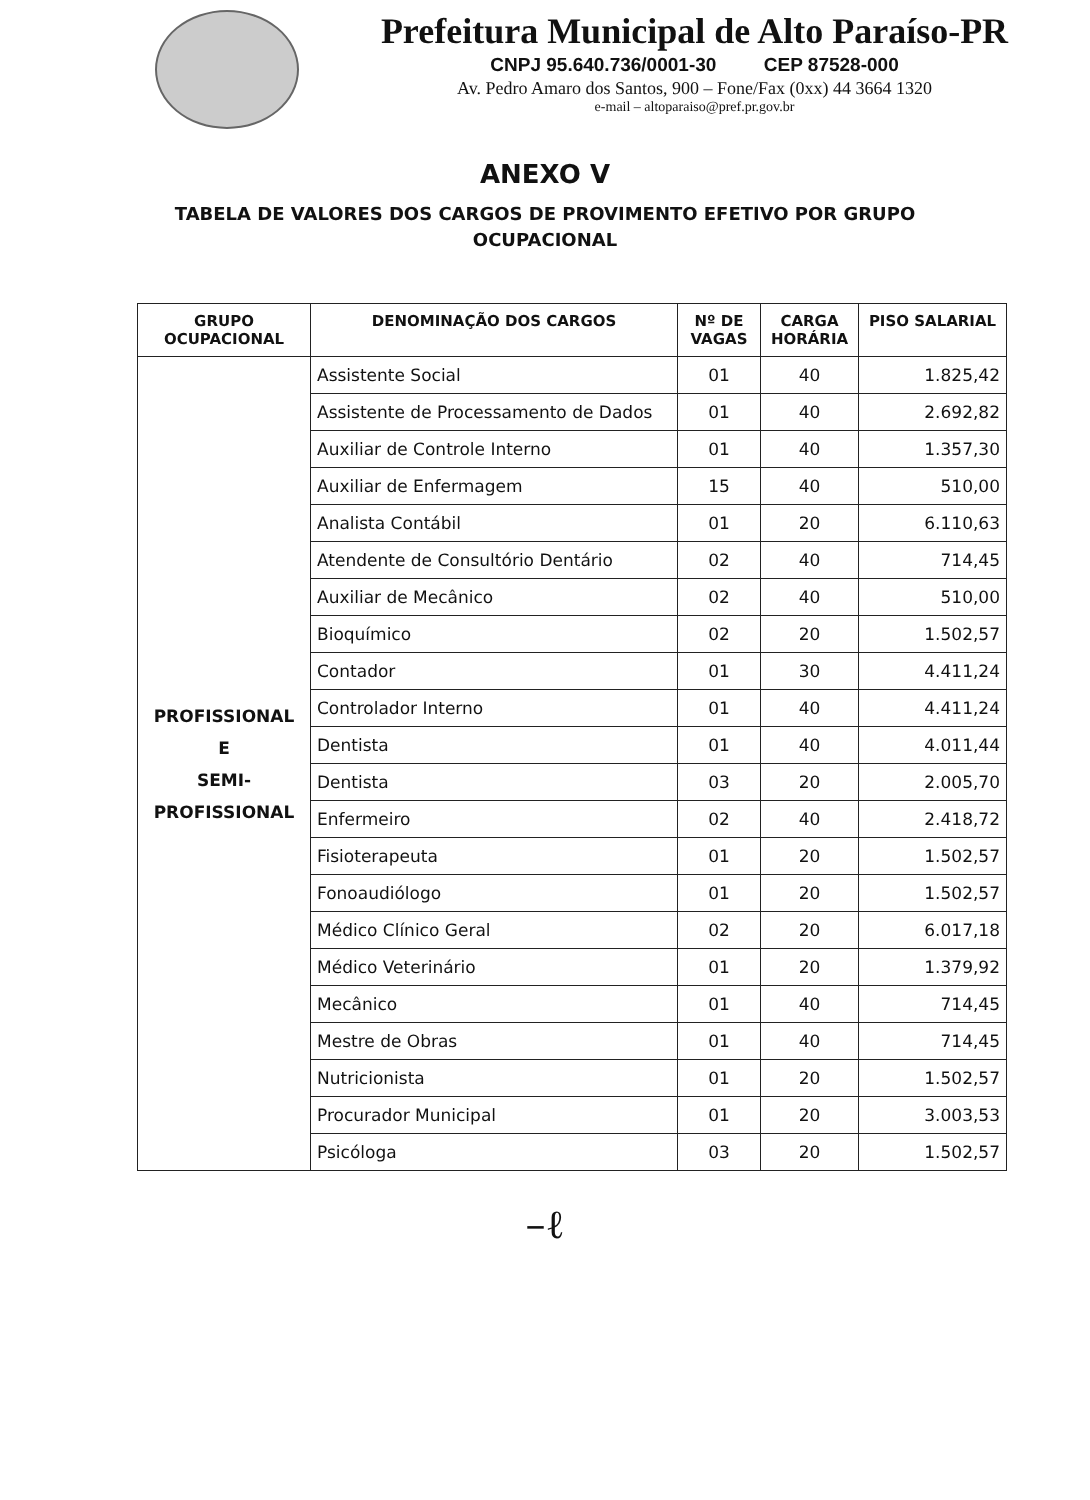Prefeitura Municipal de Alto Paraíso-PR
CNPJ 95.640.736/0001-30 CEP 87528-000
Av. Pedro Amaro dos Santos, 900 – Fone/Fax (0xx) 44 3664 1320
e-mail – altoparaiso@pref.pr.gov.br
ANEXO V
TABELA DE VALORES DOS CARGOS DE PROVIMENTO EFETIVO POR GRUPO
OCUPACIONAL
| GRUPO OCUPACIONAL | DENOMINAÇÃO DOS CARGOS | Nº DE VAGAS | CARGA HORÁRIA | PISO SALARIAL |
| --- | --- | --- | --- | --- |
| PROFISSIONAL E SEMI- PROFISSIONAL | Assistente Social | 01 | 40 | 1.825,42 |
| | Assistente de Processamento de Dados | 01 | 40 | 2.692,82 |
| | Auxiliar de Controle Interno | 01 | 40 | 1.357,30 |
| | Auxiliar de Enfermagem | 15 | 40 | 510,00 |
| | Analista Contábil | 01 | 20 | 6.110,63 |
| | Atendente de Consultório Dentário | 02 | 40 | 714,45 |
| | Auxiliar de Mecânico | 02 | 40 | 510,00 |
| | Bioquímico | 02 | 20 | 1.502,57 |
| | Contador | 01 | 30 | 4.411,24 |
| | Controlador Interno | 01 | 40 | 4.411,24 |
| | Dentista | 01 | 40 | 4.011,44 |
| | Dentista | 03 | 20 | 2.005,70 |
| | Enfermeiro | 02 | 40 | 2.418,72 |
| | Fisioterapeuta | 01 | 20 | 1.502,57 |
| | Fonoaudiólogo | 01 | 20 | 1.502,57 |
| | Médico Clínico Geral | 02 | 20 | 6.017,18 |
| | Médico Veterinário | 01 | 20 | 1.379,92 |
| | Mecânico | 01 | 40 | 714,45 |
| | Mestre de Obras | 01 | 40 | 714,45 |
| | Nutricionista | 01 | 20 | 1.502,57 |
| | Procurador Municipal | 01 | 20 | 3.003,53 |
| | Psicóloga | 03 | 20 | 1.502,57 |
–ℓ